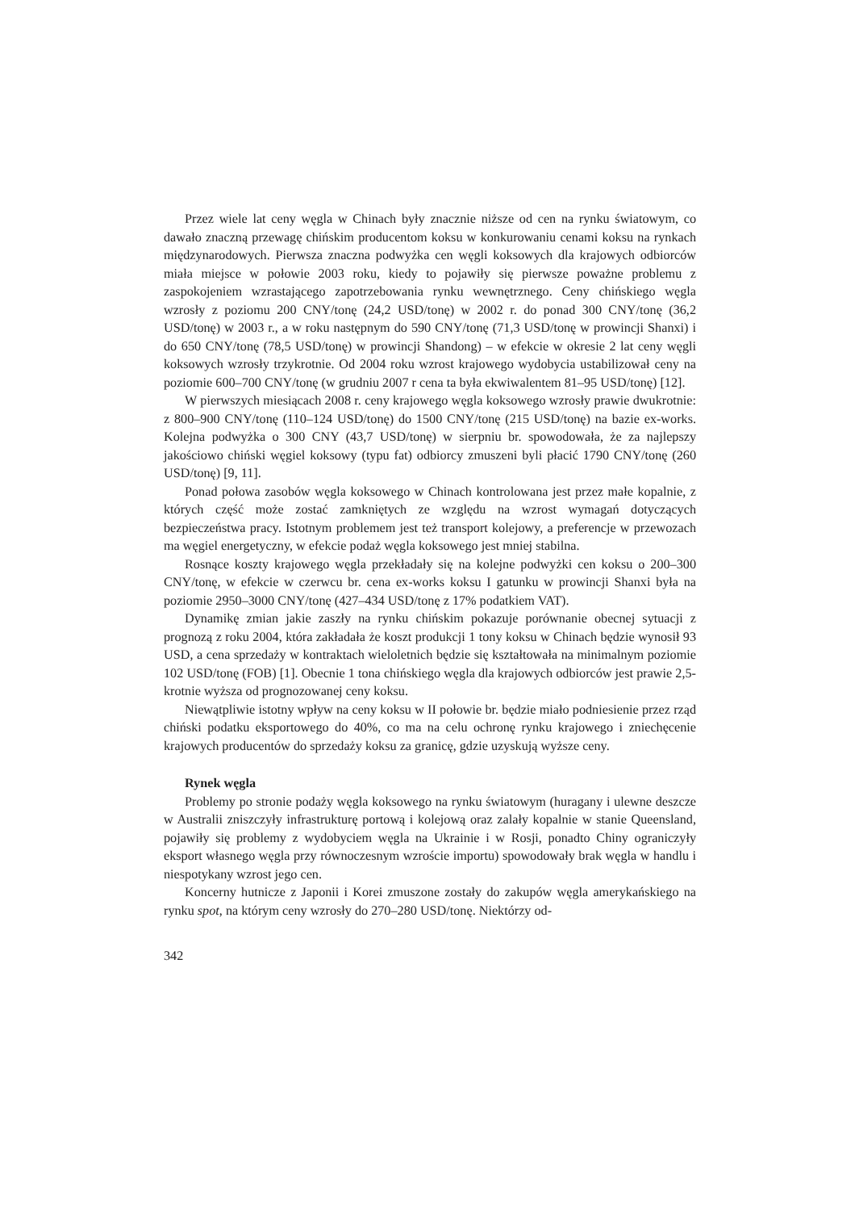Przez wiele lat ceny węgla w Chinach były znacznie niższe od cen na rynku światowym, co dawało znaczną przewagę chińskim producentom koksu w konkurowaniu cenami koksu na rynkach międzynarodowych. Pierwsza znaczna podwyżka cen węgli koksowych dla krajowych odbiorców miała miejsce w połowie 2003 roku, kiedy to pojawiły się pierwsze poważne problemu z zaspokojeniem wzrastającego zapotrzebowania rynku wewnętrznego. Ceny chińskiego węgla wzrosły z poziomu 200 CNY/tonę (24,2 USD/tonę) w 2002 r. do ponad 300 CNY/tonę (36,2 USD/tonę) w 2003 r., a w roku następnym do 590 CNY/tonę (71,3 USD/tonę w prowincji Shanxi) i do 650 CNY/tonę (78,5 USD/tonę) w prowincji Shandong) – w efekcie w okresie 2 lat ceny węgli koksowych wzrosły trzykrotnie. Od 2004 roku wzrost krajowego wydobycia ustabilizował ceny na poziomie 600–700 CNY/tonę (w grudniu 2007 r cena ta była ekwiwalentem 81–95 USD/tonę) [12].
W pierwszych miesiącach 2008 r. ceny krajowego węgla koksowego wzrosły prawie dwukrotnie: z 800–900 CNY/tonę (110–124 USD/tonę) do 1500 CNY/tonę (215 USD/tonę) na bazie ex-works. Kolejna podwyżka o 300 CNY (43,7 USD/tonę) w sierpniu br. spowodowała, że za najlepszy jakościowo chiński węgiel koksowy (typu fat) odbiorcy zmuszeni byli płacić 1790 CNY/tonę (260 USD/tonę) [9, 11].
Ponad połowa zasobów węgla koksowego w Chinach kontrolowana jest przez małe kopalnie, z których część może zostać zamkniętych ze względu na wzrost wymagań dotyczących bezpieczeństwa pracy. Istotnym problemem jest też transport kolejowy, a preferencje w przewozach ma węgiel energetyczny, w efekcie podaż węgla koksowego jest mniej stabilna.
Rosnące koszty krajowego węgla przekładały się na kolejne podwyżki cen koksu o 200–300 CNY/tonę, w efekcie w czerwcu br. cena ex-works koksu I gatunku w prowincji Shanxi była na poziomie 2950–3000 CNY/tonę (427–434 USD/tonę z 17% podatkiem VAT).
Dynamikę zmian jakie zaszły na rynku chińskim pokazuje porównanie obecnej sytuacji z prognozą z roku 2004, która zakładała że koszt produkcji 1 tony koksu w Chinach będzie wynosił 93 USD, a cena sprzedaży w kontraktach wieloletnich będzie się kształtowała na minimalnym poziomie 102 USD/tonę (FOB) [1]. Obecnie 1 tona chińskiego węgla dla krajowych odbiorców jest prawie 2,5-krotnie wyższa od prognozowanej ceny koksu.
Niewątpliwie istotny wpływ na ceny koksu w II połowie br. będzie miało podniesienie przez rząd chiński podatku eksportowego do 40%, co ma na celu ochronę rynku krajowego i zniechęcenie krajowych producentów do sprzedaży koksu za granicę, gdzie uzyskują wyższe ceny.
Rynek węgla
Problemy po stronie podaży węgla koksowego na rynku światowym (huragany i ulewne deszcze w Australii zniszczyły infrastrukturę portową i kolejową oraz zalały kopalnie w stanie Queensland, pojawiły się problemy z wydobyciem węgla na Ukrainie i w Rosji, ponadto Chiny ograniczyły eksport własnego węgla przy równoczesnym wzroście importu) spowodowały brak węgla w handlu i niespotykany wzrost jego cen.
Koncerny hutnicze z Japonii i Korei zmuszone zostały do zakupów węgla amerykańskiego na rynku spot, na którym ceny wzrosły do 270–280 USD/tonę. Niektórzy od-
342